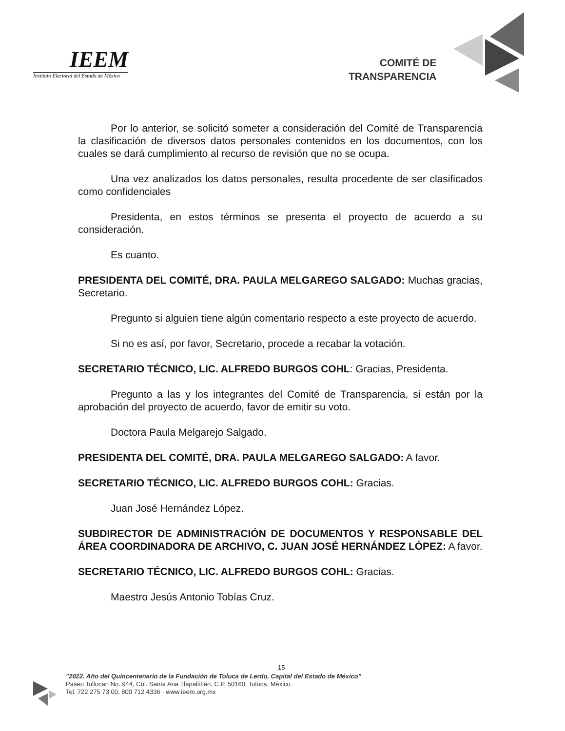IEEM
Instituto Electoral del Estado de México
COMITÉ DE
TRANSPARENCIA
Por lo anterior, se solicitó someter a consideración del Comité de Transparencia la clasificación de diversos datos personales contenidos en los documentos, con los cuales se dará cumplimiento al recurso de revisión que no se ocupa.
Una vez analizados los datos personales, resulta procedente de ser clasificados como confidenciales
Presidenta, en estos términos se presenta el proyecto de acuerdo a su consideración.
Es cuanto.
PRESIDENTA DEL COMITÉ, DRA. PAULA MELGAREGO SALGADO: Muchas gracias, Secretario.
Pregunto si alguien tiene algún comentario respecto a este proyecto de acuerdo.
Si no es así, por favor, Secretario, procede a recabar la votación.
SECRETARIO TÉCNICO, LIC. ALFREDO BURGOS COHL: Gracias, Presidenta.
Pregunto a las y los integrantes del Comité de Transparencia, si están por la aprobación del proyecto de acuerdo, favor de emitir su voto.
Doctora Paula Melgarejo Salgado.
PRESIDENTA DEL COMITÉ, DRA. PAULA MELGAREGO SALGADO: A favor.
SECRETARIO TÉCNICO, LIC. ALFREDO BURGOS COHL: Gracias.
Juan José Hernández López.
SUBDIRECTOR DE ADMINISTRACIÓN DE DOCUMENTOS Y RESPONSABLE DEL ÁREA COORDINADORA DE ARCHIVO, C. JUAN JOSÉ HERNÁNDEZ LÓPEZ: A favor.
SECRETARIO TÉCNICO, LIC. ALFREDO BURGOS COHL: Gracias.
Maestro Jesús Antonio Tobías Cruz.
15
"2022. Año del Quincentenario de la Fundación de Toluca de Lerdo, Capital del Estado de México"
Paseo Tollocan No. 944, Col. Santa Ana Tlapaltitlán, C.P. 50160, Toluca, México.
Tel. 722 275 73 00, 800 712 4336 · www.ieem.org.mx